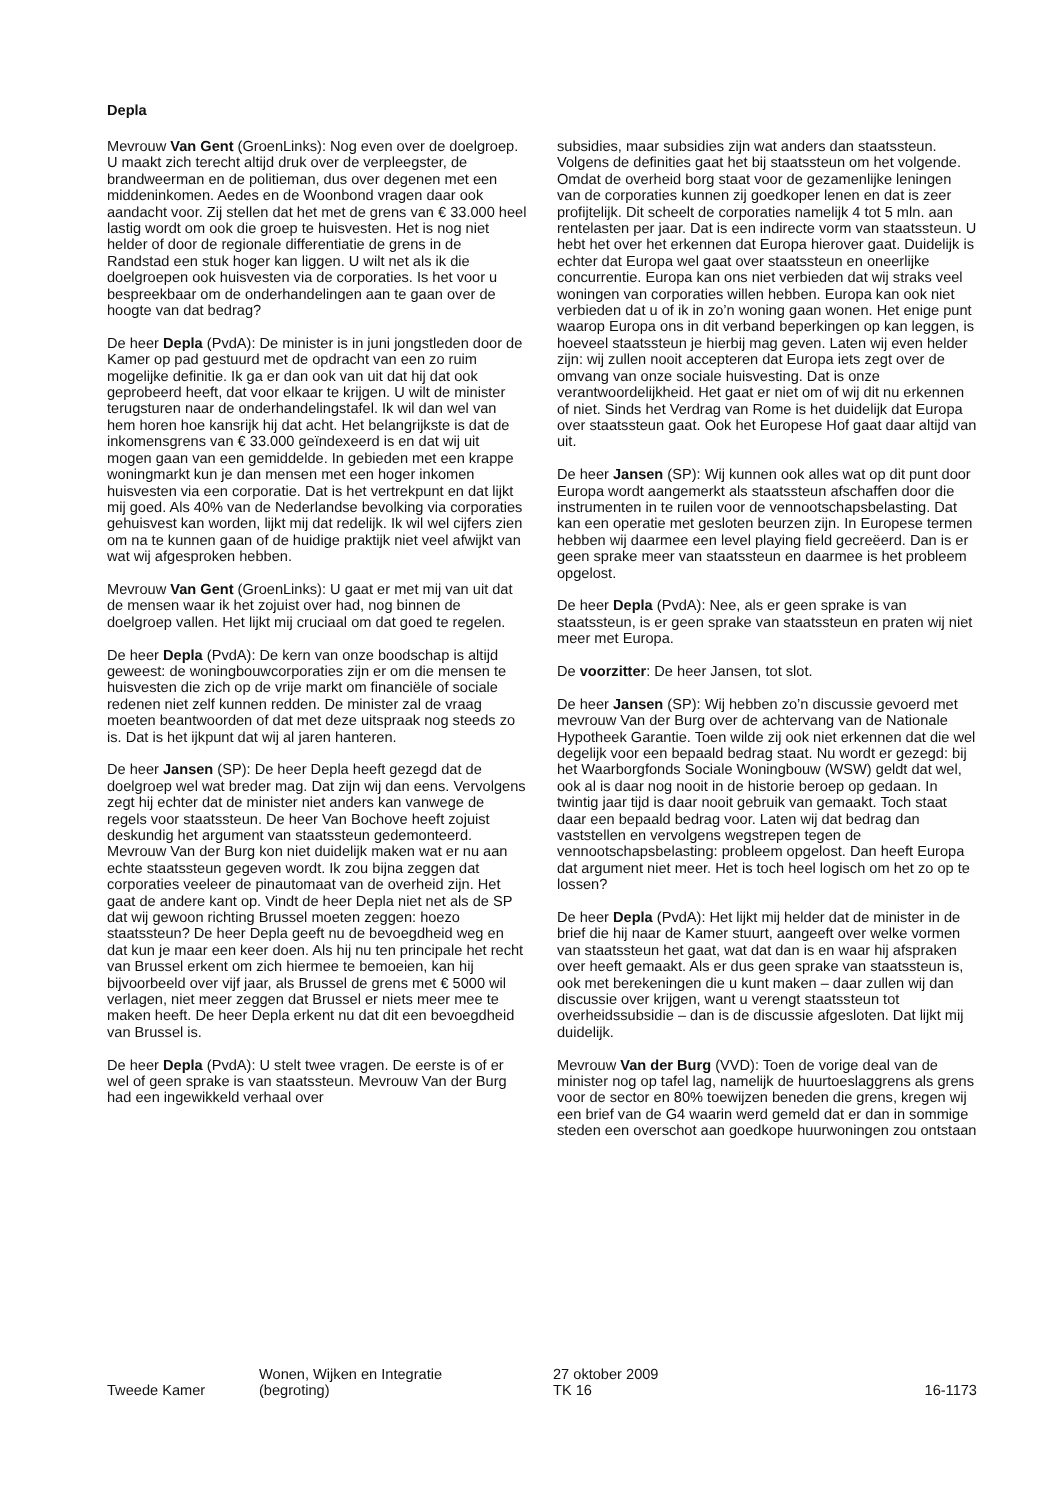Depla
Mevrouw Van Gent (GroenLinks): Nog even over de doelgroep. U maakt zich terecht altijd druk over de verpleegster, de brandweerman en de politieman, dus over degenen met een middeninkomen. Aedes en de Woonbond vragen daar ook aandacht voor. Zij stellen dat het met de grens van € 33.000 heel lastig wordt om ook die groep te huisvesten. Het is nog niet helder of door de regionale differentiatie de grens in de Randstad een stuk hoger kan liggen. U wilt net als ik die doelgroepen ook huisvesten via de corporaties. Is het voor u bespreekbaar om de onderhandelingen aan te gaan over de hoogte van dat bedrag?
De heer Depla (PvdA): De minister is in juni jongstleden door de Kamer op pad gestuurd met de opdracht van een zo ruim mogelijke definitie. Ik ga er dan ook van uit dat hij dat ook geprobeerd heeft, dat voor elkaar te krijgen. U wilt de minister terugsturen naar de onderhandelingstafel. Ik wil dan wel van hem horen hoe kansrijk hij dat acht. Het belangrijkste is dat de inkomensgrens van € 33.000 geïndexeerd is en dat wij uit mogen gaan van een gemiddelde. In gebieden met een krappe woningmarkt kun je dan mensen met een hoger inkomen huisvesten via een corporatie. Dat is het vertrekpunt en dat lijkt mij goed. Als 40% van de Nederlandse bevolking via corporaties gehuisvest kan worden, lijkt mij dat redelijk. Ik wil wel cijfers zien om na te kunnen gaan of de huidige praktijk niet veel afwijkt van wat wij afgesproken hebben.
Mevrouw Van Gent (GroenLinks): U gaat er met mij van uit dat de mensen waar ik het zojuist over had, nog binnen de doelgroep vallen. Het lijkt mij cruciaal om dat goed te regelen.
De heer Depla (PvdA): De kern van onze boodschap is altijd geweest: de woningbouwcorporaties zijn er om die mensen te huisvesten die zich op de vrije markt om financiële of sociale redenen niet zelf kunnen redden. De minister zal de vraag moeten beantwoorden of dat met deze uitspraak nog steeds zo is. Dat is het ijkpunt dat wij al jaren hanteren.
De heer Jansen (SP): De heer Depla heeft gezegd dat de doelgroep wel wat breder mag. Dat zijn wij dan eens. Vervolgens zegt hij echter dat de minister niet anders kan vanwege de regels voor staatssteun. De heer Van Bochove heeft zojuist deskundig het argument van staatssteun gedemonteerd. Mevrouw Van der Burg kon niet duidelijk maken wat er nu aan echte staatssteun gegeven wordt. Ik zou bijna zeggen dat corporaties veeleer de pinautomaat van de overheid zijn. Het gaat de andere kant op. Vindt de heer Depla niet net als de SP dat wij gewoon richting Brussel moeten zeggen: hoezo staatssteun? De heer Depla geeft nu de bevoegdheid weg en dat kun je maar een keer doen. Als hij nu ten principale het recht van Brussel erkent om zich hiermee te bemoeien, kan hij bijvoorbeeld over vijf jaar, als Brussel de grens met € 5000 wil verlagen, niet meer zeggen dat Brussel er niets meer mee te maken heeft. De heer Depla erkent nu dat dit een bevoegdheid van Brussel is.
De heer Depla (PvdA): U stelt twee vragen. De eerste is of er wel of geen sprake is van staatssteun. Mevrouw Van der Burg had een ingewikkeld verhaal over
subsidies, maar subsidies zijn wat anders dan staatssteun. Volgens de definities gaat het bij staatssteun om het volgende. Omdat de overheid borg staat voor de gezamenlijke leningen van de corporaties kunnen zij goedkoper lenen en dat is zeer profijtelijk. Dit scheelt de corporaties namelijk 4 tot 5 mln. aan rentelasten per jaar. Dat is een indirecte vorm van staatssteun. U hebt het over het erkennen dat Europa hierover gaat. Duidelijk is echter dat Europa wel gaat over staatssteun en oneerlijke concurrentie. Europa kan ons niet verbieden dat wij straks veel woningen van corporaties willen hebben. Europa kan ook niet verbieden dat u of ik in zo’n woning gaan wonen. Het enige punt waarop Europa ons in dit verband beperkingen op kan leggen, is hoeveel staatssteun je hierbij mag geven. Laten wij even helder zijn: wij zullen nooit accepteren dat Europa iets zegt over de omvang van onze sociale huisvesting. Dat is onze verantwoordelijkheid. Het gaat er niet om of wij dit nu erkennen of niet. Sinds het Verdrag van Rome is het duidelijk dat Europa over staatssteun gaat. Ook het Europese Hof gaat daar altijd van uit.
De heer Jansen (SP): Wij kunnen ook alles wat op dit punt door Europa wordt aangemerkt als staatssteun afschaffen door die instrumenten in te ruilen voor de vennootschapsbelasting. Dat kan een operatie met gesloten beurzen zijn. In Europese termen hebben wij daarmee een level playing field gecreëerd. Dan is er geen sprake meer van staatssteun en daarmee is het probleem opgelost.
De heer Depla (PvdA): Nee, als er geen sprake is van staatssteun, is er geen sprake van staatssteun en praten wij niet meer met Europa.
De voorzitter: De heer Jansen, tot slot.
De heer Jansen (SP): Wij hebben zo’n discussie gevoerd met mevrouw Van der Burg over de achtervang van de Nationale Hypotheek Garantie. Toen wilde zij ook niet erkennen dat die wel degelijk voor een bepaald bedrag staat. Nu wordt er gezegd: bij het Waarborgfonds Sociale Woningbouw (WSW) geldt dat wel, ook al is daar nog nooit in de historie beroep op gedaan. In twintig jaar tijd is daar nooit gebruik van gemaakt. Toch staat daar een bepaald bedrag voor. Laten wij dat bedrag dan vaststellen en vervolgens wegstrepen tegen de vennootschapsbelasting: probleem opgelost. Dan heeft Europa dat argument niet meer. Het is toch heel logisch om het zo op te lossen?
De heer Depla (PvdA): Het lijkt mij helder dat de minister in de brief die hij naar de Kamer stuurt, aangeeft over welke vormen van staatssteun het gaat, wat dat dan is en waar hij afspraken over heeft gemaakt. Als er dus geen sprake van staatssteun is, ook met berekeningen die u kunt maken – daar zullen wij dan discussie over krijgen, want u verengt staatssteun tot overheidssubsidie – dan is de discussie afgesloten. Dat lijkt mij duidelijk.
Mevrouw Van der Burg (VVD): Toen de vorige deal van de minister nog op tafel lag, namelijk de huurtoeslaggrens als grens voor de sector en 80% toewijzen beneden die grens, kregen wij een brief van de G4 waarin werd gemeld dat er dan in sommige steden een overschot aan goedkope huurwoningen zou ontstaan
Tweede Kamer
Wonen, Wijken en Integratie
(begroting)
27 oktober 2009
TK 16
16-1173